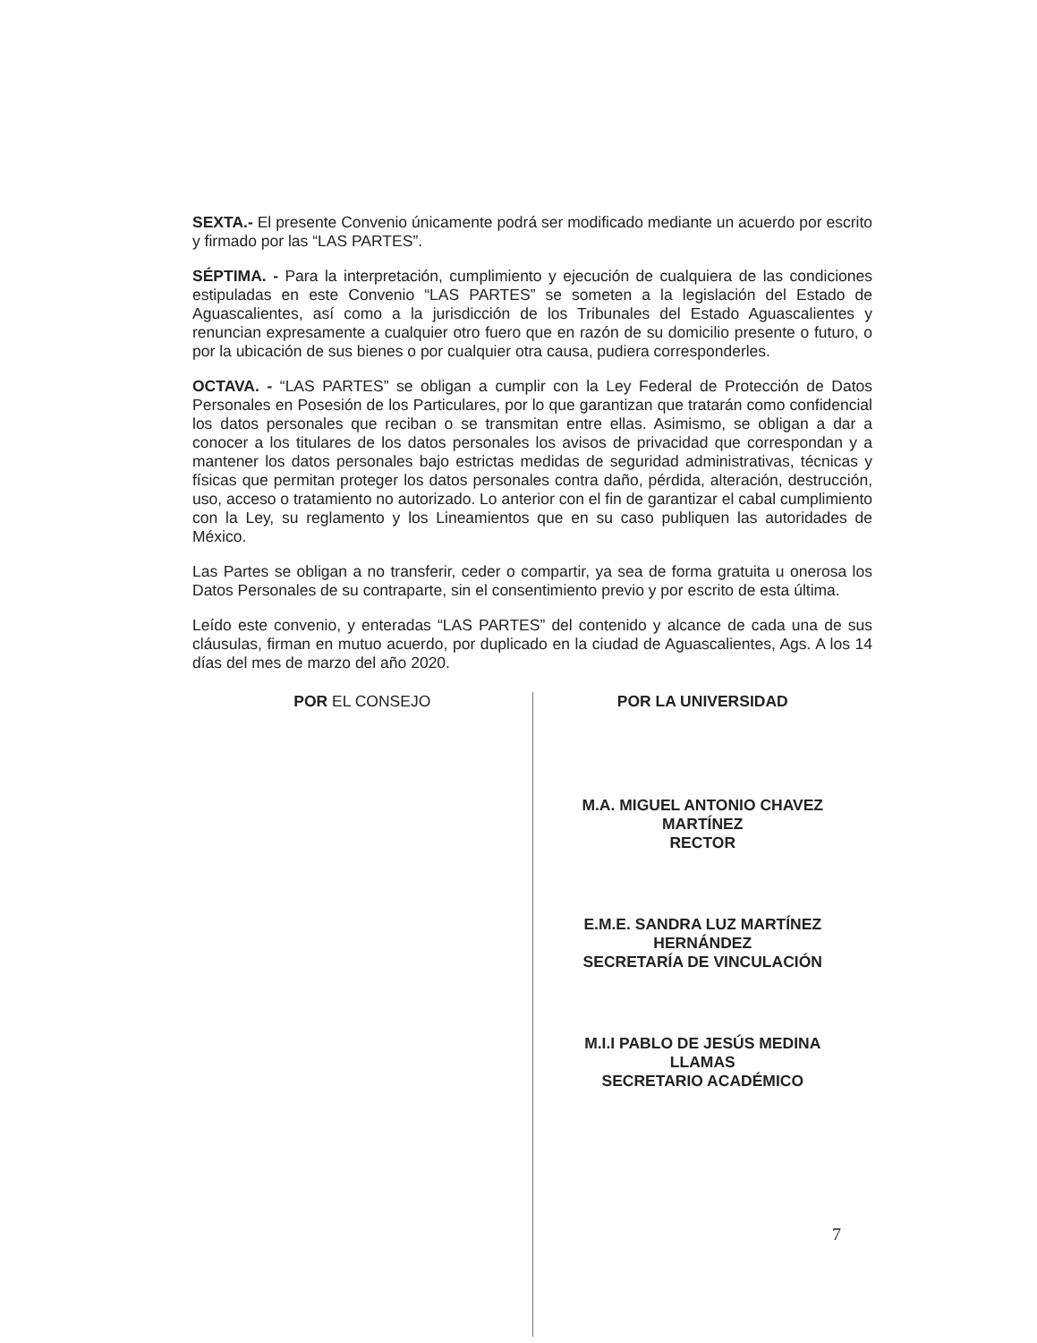SEXTA.- El presente Convenio únicamente podrá ser modificado mediante un acuerdo por escrito y firmado por las “LAS PARTES”.
SÉPTIMA. - Para la interpretación, cumplimiento y ejecución de cualquiera de las condiciones estipuladas en este Convenio “LAS PARTES” se someten a la legislación del Estado de Aguascalientes, así como a la jurisdicción de los Tribunales del Estado Aguascalientes y renuncian expresamente a cualquier otro fuero que en razón de su domicilio presente o futuro, o por la ubicación de sus bienes o por cualquier otra causa, pudiera corresponderles.
OCTAVA. - “LAS PARTES” se obligan a cumplir con la Ley Federal de Protección de Datos Personales en Posesión de los Particulares, por lo que garantizan que tratarán como confidencial los datos personales que reciban o se transmitan entre ellas. Asimismo, se obligan a dar a conocer a los titulares de los datos personales los avisos de privacidad que correspondan y a mantener los datos personales bajo estrictas medidas de seguridad administrativas, técnicas y físicas que permitan proteger los datos personales contra daño, pérdida, alteración, destrucción, uso, acceso o tratamiento no autorizado. Lo anterior con el fin de garantizar el cabal cumplimiento con la Ley, su reglamento y los Lineamientos que en su caso publiquen las autoridades de México.
Las Partes se obligan a no transferir, ceder o compartir, ya sea de forma gratuita u onerosa los Datos Personales de su contraparte, sin el consentimiento previo y por escrito de esta última.
Leído este convenio, y enteradas “LAS PARTES” del contenido y alcance de cada una de sus cláusulas, firman en mutuo acuerdo, por duplicado en la ciudad de Aguascalientes, Ags. A los 14 días del mes de marzo del año 2020.
POR EL CONSEJO POR LA UNIVERSIDAD
M.A. MIGUEL ANTONIO CHAVEZ
MARTÍNEZ
RECTOR
E.M.E. SANDRA LUZ MARTÍNEZ
HERNÁNDEZ
SECRETARÍA DE VINCULACIÓN
M.I.I PABLO DE JESÚS MEDINA
LLAMAS
SECRETARIO ACADÉMICO
7